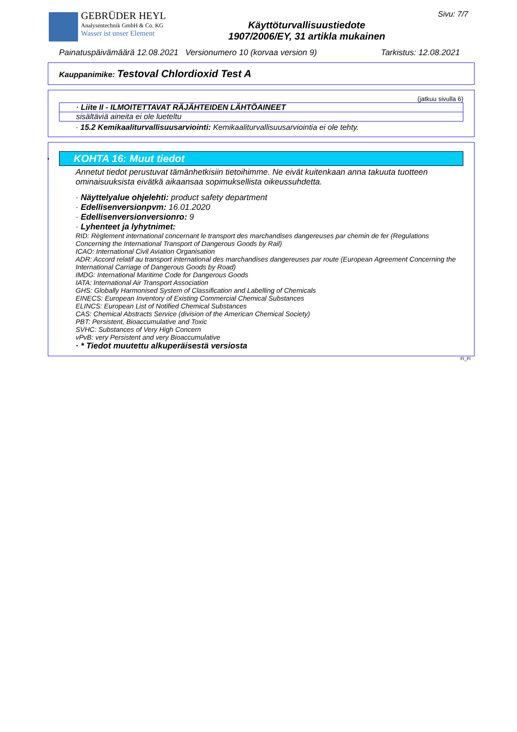GEBRÜDER HEYL
Analysentechnik GmbH & Co. KG
Wasser ist unser Element
Käyttöturvallisuustiedote
1907/2006/EY, 31 artikla mukainen
Sivu: 7/7
Painatuspäivämäärä 12.08.2021 Versionumero 10 (korvaa version 9) Tarkistus: 12.08.2021
Kauppanimike: Testoval Chlordioxid Test A
(jatkuu sivulla 6)
· Liite II - ILMOITETTAVAT RÄJÄHTEIDEN LÄHTÖAINEET
sisältäviä aineita ei ole lueteltu
· 15.2 Kemikaaliturvallisuusarviointi: Kemikaaliturvallisuusarviointia ei ole tehty.
* KOHTA 16: Muut tiedot
Annetut tiedot perustuvat tämänhetkisiin tietoihimme. Ne eivät kuitenkaan anna takuuta tuotteen ominaisuuksista eivätkä aikaansaa sopimuksellista oikeussuhdetta.
· Näyttelyalue ohjelehti: product safety department
· Edellisenversionpvm: 16.01.2020
· Edellisenversionversionro: 9
· Lyhenteet ja lyhytnimet:
RID: Règlement international concernant le transport des marchandises dangereuses par chemin de fer (Regulations Concerning the International Transport of Dangerous Goods by Rail)
ICAO: International Civil Aviation Organisation
ADR: Accord relatif au transport international des marchandises dangereuses par route (European Agreement Concerning the International Carriage of Dangerous Goods by Road)
IMDG: International Maritime Code for Dangerous Goods
IATA: International Air Transport Association
GHS: Globally Harmonised System of Classification and Labelling of Chemicals
EINECS: European Inventory of Existing Commercial Chemical Substances
ELINCS: European List of Notified Chemical Substances
CAS: Chemical Abstracts Service (division of the American Chemical Society)
PBT: Persistent, Bioaccumulative and Toxic
SVHC: Substances of Very High Concern
vPvB: very Persistent and very Bioaccumulative
· * Tiedot muutettu alkuperäisestä versiosta
FI_FI